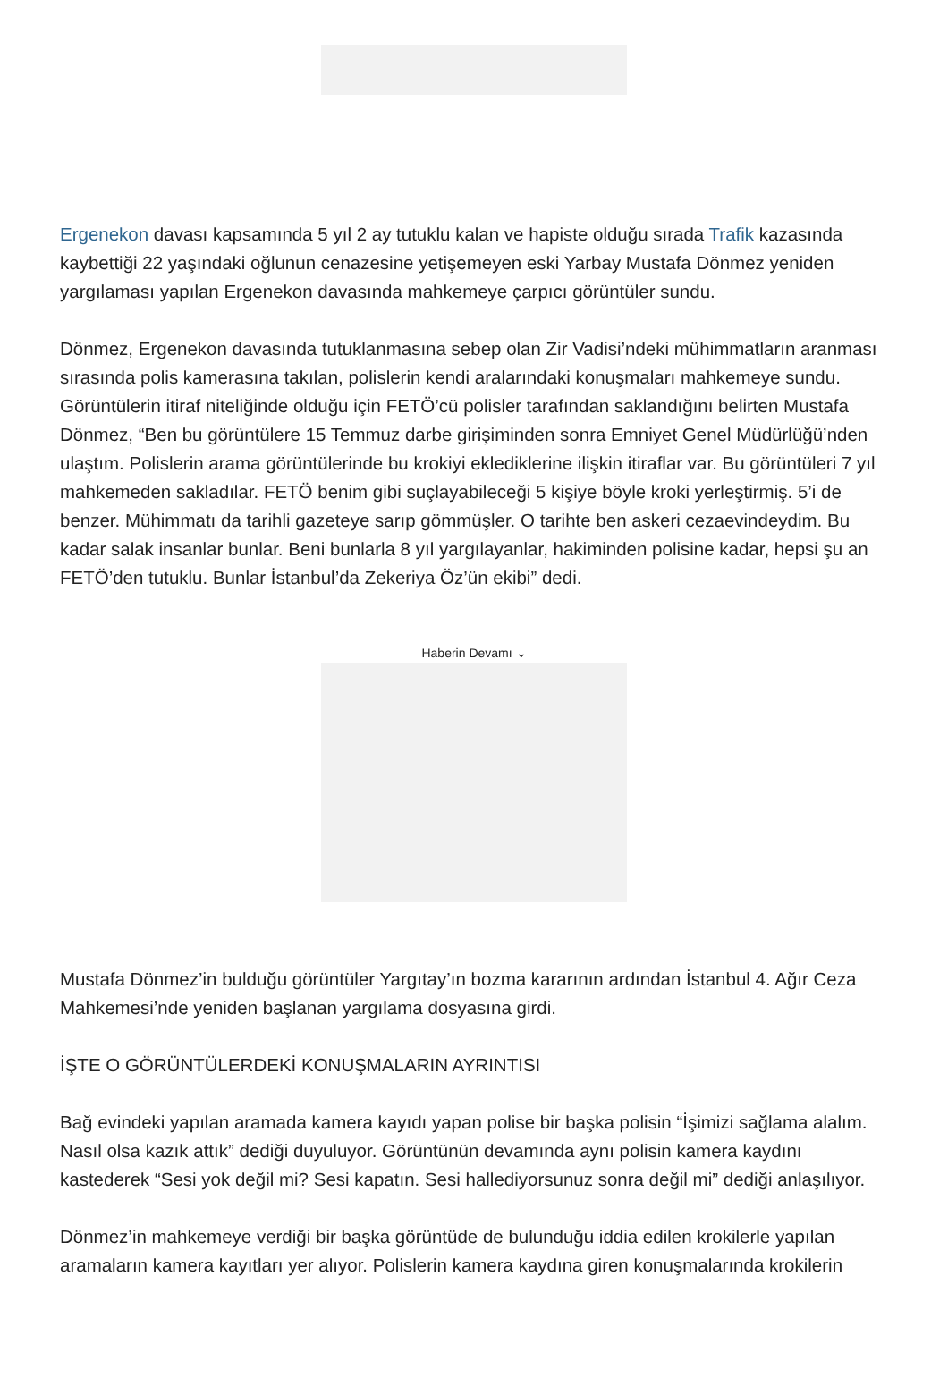Ergenekon davası kapsamında 5 yıl 2 ay tutuklu kalan ve hapiste olduğu sırada Trafik kazasında kaybettiği 22 yaşındaki oğlunun cenazesine yetişemeyen eski Yarbay Mustafa Dönmez yeniden yargılaması yapılan Ergenekon davasında mahkemeye çarpıcı görüntüler sundu.
Dönmez, Ergenekon davasında tutuklanmasına sebep olan Zir Vadisi’ndeki mühimmatların aranması sırasında polis kamerasına takılan, polislerin kendi aralarındaki konuşmaları mahkemeye sundu. Görüntülerin itiraf niteliğinde olduğu için FETÖ’cü polisler tarafından saklandığını belirten Mustafa Dönmez, “Ben bu görüntülere 15 Temmuz darbe girişiminden sonra Emniyet Genel Müdürlüğü’nden ulaştım. Polislerin arama görüntülerinde bu krokiyi eklediklerine ilişkin itiraflar var. Bu görüntüleri 7 yıl mahkemeden sakladılar. FETÖ benim gibi suçlayabileceği 5 kişiye böyle kroki yerleştirmiş. 5’i de benzer. Mühimmatı da tarihli gazeteye sarıp gömmüşler. O tarihte ben askeri cezaevindeydim. Bu kadar salak insanlar bunlar. Beni bunlarla 8 yıl yargılayanlar, hakiminden polisine kadar, hepsi şu an FETÖ’den tutuklu. Bunlar İstanbul’da Zekeriya Öz’ün ekibi” dedi.
Haberin Devamı ⌄
Mustafa Dönmez’in bulduğu görüntüler Yargıtay’ın bozma kararının ardından İstanbul 4. Ağır Ceza Mahkemesi’nde yeniden başlanan yargılama dosyasına girdi.
İŞTE O GÖRÜNTÜLERDEKİ KONUŞMALARIN AYRINTISI
Bağ evindeki yapılan aramada kamera kayıdı yapan polise bir başka polisin “İşimizi sağlama alalım. Nasıl olsa kazık attık” dediği duyuluyor. Görüntünün devamında aynı polisin kamera kaydını kastederek “Sesi yok değil mi? Sesi kapatın. Sesi hallediyorsunuz sonra değil mi” dediği anlaşılıyor.
Dönmez’in mahkemeye verdiği bir başka görüntüde de bulunduğu iddia edilen krokilerle yapılan aramaların kamera kayıtları yer alıyor. Polislerin kamera kaydına giren konuşmalarında krokilerin